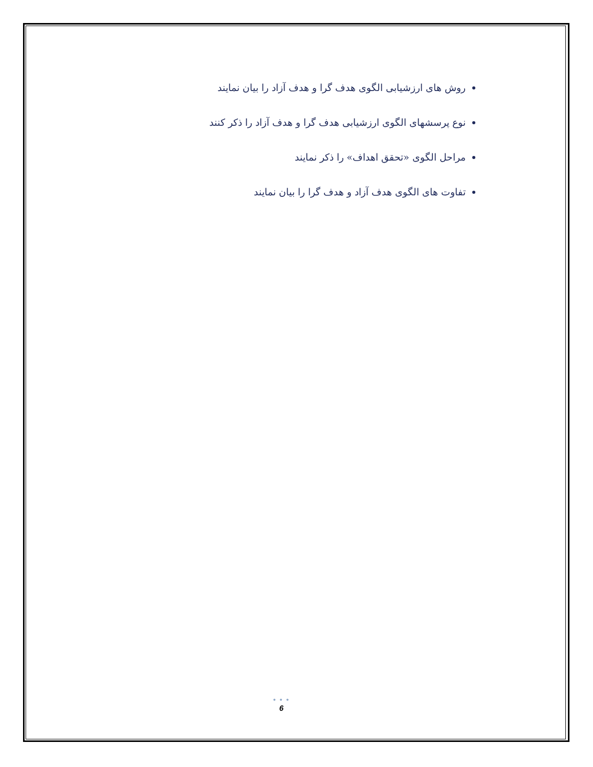روش های ارزشیابی الگوی هدف گرا و هدف آزاد را بیان نمایند
نوع پرسشهای الگوی ارزشیابی هدف گرا و هدف آزاد را ذکر کنند
مراحل الگوی «تحقق اهداف» را ذکر نمایند
تفاوت های الگوی هدف آزاد و هدف گرا را بیان نمایند
• • •
6